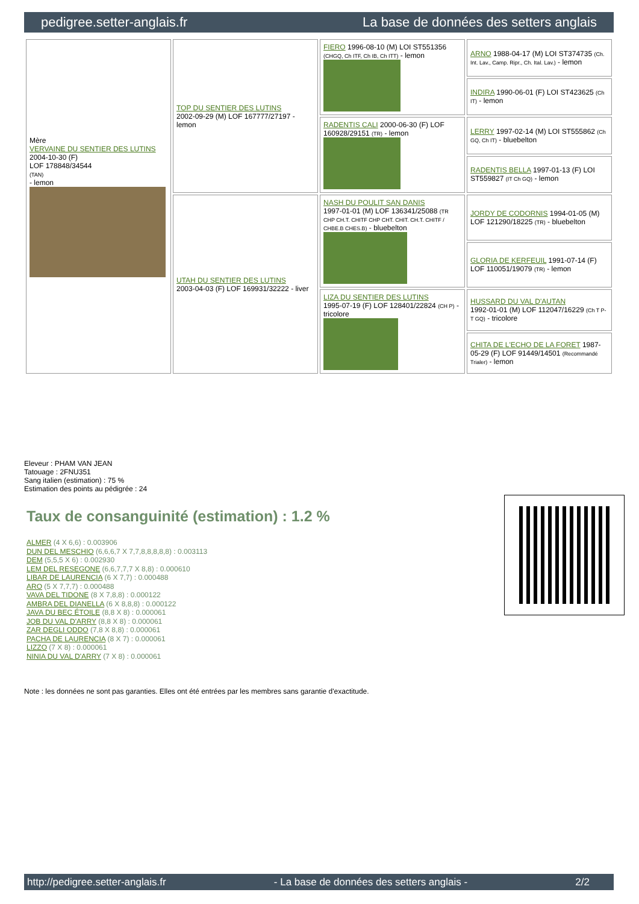pedigree.setter-anglais.fr La base de données des setters anglais
| Mère VERVAINE DU SENTIER DES LUTINS 2004-10-30 (F) LOF 178848/34544 (TAN) - lemon | TOP DU SENTIER DES LUTINS 2002-09-29 (M) LOF 167777/27197 - lemon | FIERO 1996-08-10 (M) LOI ST551356 (CHGQ, Ch ITF, Ch IB, Ch ITT) - lemon | ARNO 1988-04-17 (M) LOI ST374735 (Ch. Int. Lav., Camp. Ripr., Ch. Ital. Lav.) - lemon |
| | | | INDIRA 1990-06-01 (F) LOI ST423625 (Ch IT) - lemon |
| | | RADENTIS CALI 2000-06-30 (F) LOF 160928/29151 (TR) - lemon | LERRY 1997-02-14 (M) LOI ST555862 (Ch GQ, Ch IT) - bluebelton |
| | | | RADENTIS BELLA 1997-01-13 (F) LOI ST559827 (IT Ch GQ) - lemon |
| | UTAH DU SENTIER DES LUTINS 2003-04-03 (F) LOF 169931/32222 - liver | NASH DU POULIT SAN DANIS 1997-01-01 (M) LOF 136341/25088 (TR CHP CH.T. CHITF CHP CHT. CHIT. CH.T. CHITF / CHBE.B CHES.B) - bluebelton | JORDY DE CODORNIS 1994-01-05 (M) LOF 121290/18225 (TR) - bluebelton |
| | | | GLORIA DE KERFEUIL 1991-07-14 (F) LOF 110051/19079 (TR) - lemon |
| | | LIZA DU SENTIER DES LUTINS 1995-07-19 (F) LOF 128401/22824 (CH P) - tricolore | HUSSARD DU VAL D'AUTAN 1992-01-01 (M) LOF 112047/16229 (Ch T P- T GQ) - tricolore |
| | | | CHITA DE L'ECHO DE LA FORET 1987-05-29 (F) LOF 91449/14501 (Recommandé Trialer) - lemon |
Eleveur : PHAM VAN JEAN
Tatouage : 2FNU351
Sang italien (estimation) : 75 %
Estimation des points au pédigrée : 24
Taux de consanguinité (estimation) : 1.2 %
ALMER (4 X 6,6) : 0.003906
DUN DEL MESCHIO (6,6,6,7 X 7,7,8,8,8,8,8) : 0.003113
DEM (5,5,5 X 6) : 0.002930
LEM DEL RESEGONE (6,6,7,7,7 X 8,8) : 0.000610
LIBAR DE LAURENCIA (6 X 7,7) : 0.000488
ARO (5 X 7,7,7) : 0.000488
VAVA DEL TIDONE (8 X 7,8,8) : 0.000122
AMBRA DEL DIANELLA (6 X 8,8,8) : 0.000122
JAVA DU BEC ÉTOILE (8,8 X 8) : 0.000061
JOB DU VAL D'ARRY (8,8 X 8) : 0.000061
ZAR DEGLI ODDO (7,8 X 8,8) : 0.000061
PACHA DE LAURENCIA (8 X 7) : 0.000061
LIZZO (7 X 8) : 0.000061
NINIA DU VAL D'ARRY (7 X 8) : 0.000061
Note : les données ne sont pas garanties. Elles ont été entrées par les membres sans garantie d'exactitude.
http://pedigree.setter-anglais.fr - La base de données des setters anglais - 2/2